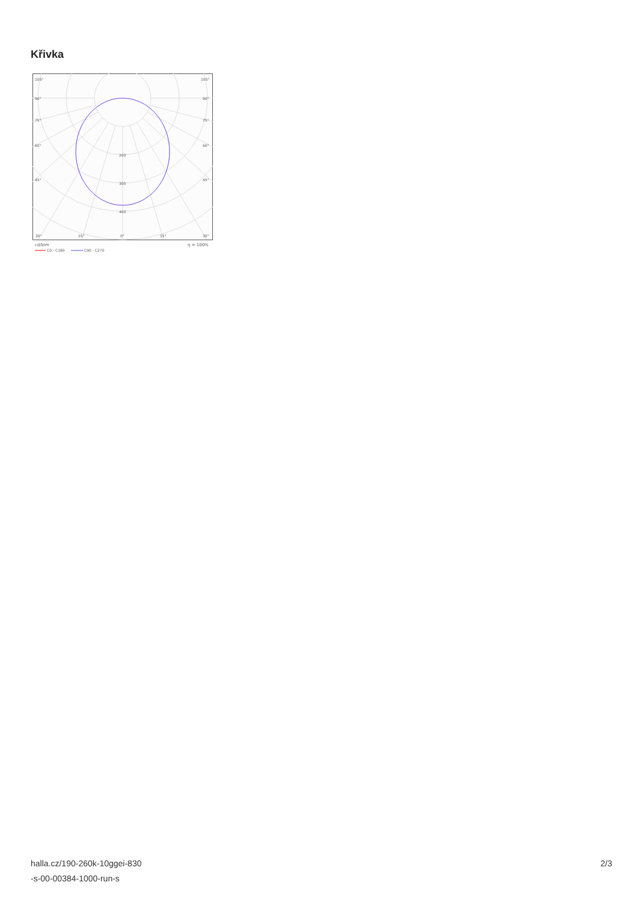Křivka
105°
105°
90°
90°
75°
75°
60°
60°
45°
45°
200
300
400
30°
15°
0°
15°
30°
cd/klm
η = 100%
C0 - C180
C90 - C270
halla.cz/190-260k-10ggei-830
-s-00-00384-1000-run-s
2/3